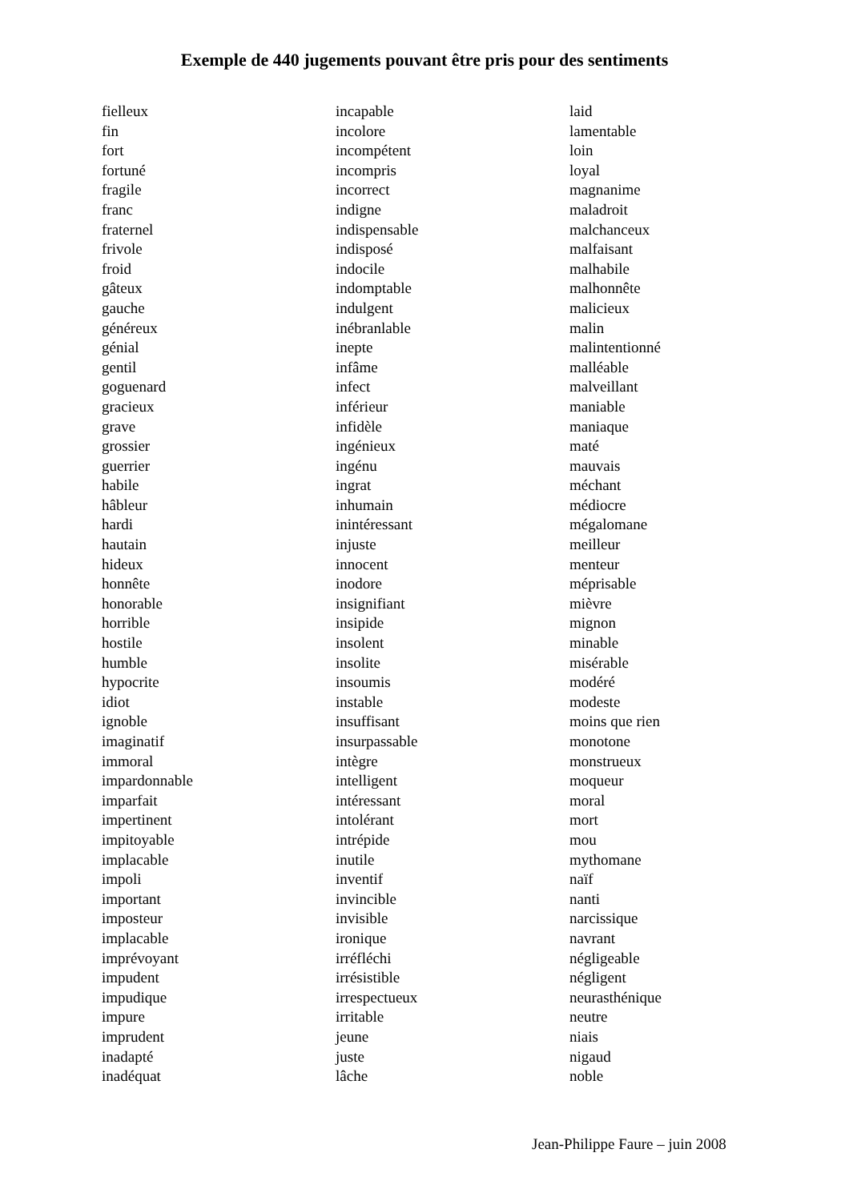Exemple de 440 jugements pouvant être pris pour des sentiments
fielleux
fin
fort
fortuné
fragile
franc
fraternel
frivole
froid
gâteux
gauche
généreux
génial
gentil
goguenard
gracieux
grave
grossier
guerrier
habile
hâbleur
hardi
hautain
hideux
honnête
honorable
horrible
hostile
humble
hypocrite
idiot
ignoble
imaginatif
immoral
impardonnable
imparfait
impertinent
impitoyable
implacable
impoli
important
imposteur
implacable
imprévoyant
impudent
impudique
impure
imprudent
inadapté
inadéquat
incapable
incolore
incompétent
incompris
incorrect
indigne
indispensable
indisposé
indocile
indomptable
indulgent
inébranlable
inepte
infâme
infect
inférieur
infidèle
ingénieux
ingénu
ingrat
inhumain
inintéressant
injuste
innocent
inodore
insignifiant
insipide
insolent
insolite
insoumis
instable
insuffisant
insurpassable
intègre
intelligent
intéressant
intolérant
intrépide
inutile
inventif
invincible
invisible
ironique
irréfléchi
irrésistible
irrespectueux
irritable
jeune
juste
lâche
laid
lamentable
loin
loyal
magnanime
maladroit
malchanceux
malfaisant
malhabile
malhonnête
malicieux
malin
malintentionné
malléable
malveillant
maniable
maniaque
maté
mauvais
méchant
médiocre
mégalomane
meilleur
menteur
méprisable
mièvre
mignon
minable
misérable
modéré
modeste
moins que rien
monotone
monstrueux
moqueur
moral
mort
mou
mythomane
naïf
nanti
narcissique
navrant
négligeable
négligent
neurasthénique
neutre
niais
nigaud
noble
Jean-Philippe Faure – juin 2008